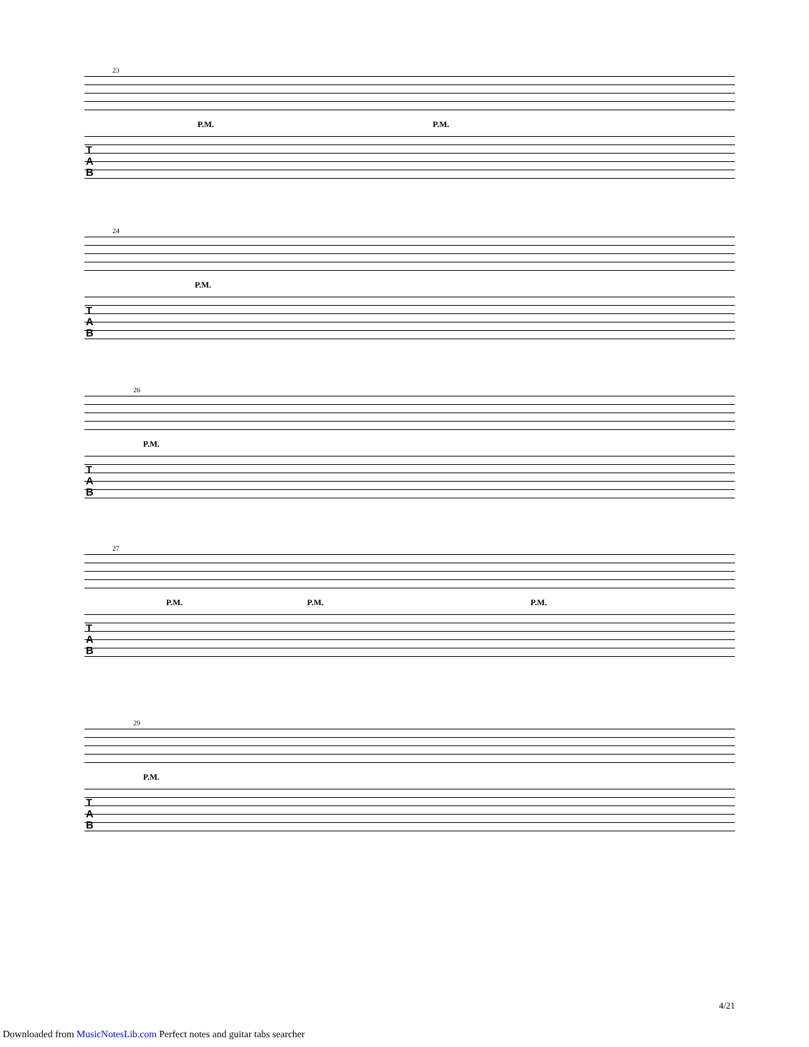23
P.M. P.M.
T
A
B
24
P.M.
T
A
B
26
P.M.
T
A
B
27
P.M. P.M. P.M.
T
A
B
29
P.M.
T
A
B
4/21
Downloaded from MusicNotesLib.com Perfect notes and guitar tabs searcher